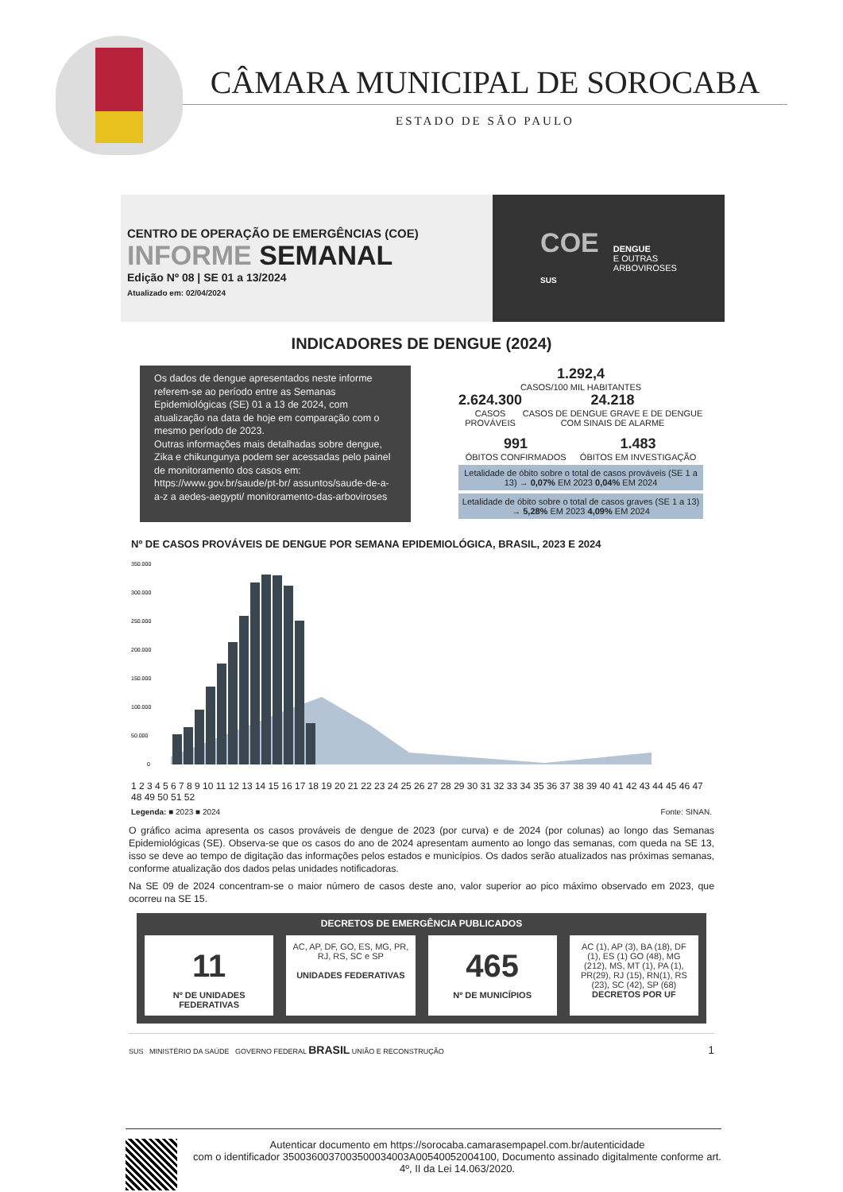CÂMARA MUNICIPAL DE SOROCABA
ESTADO DE SÃO PAULO
CENTRO DE OPERAÇÃO DE EMERGÊNCIAS (COE)
INFORME SEMANAL
Edição Nº 08 | SE 01 a 13/2024
Atualizado em: 02/04/2024
COE
SUS
DENGUE
E OUTRAS
ARBOVIROSES
INDICADORES DE DENGUE (2024)
Os dados de dengue apresentados neste informe referem-se ao período entre as Semanas Epidemiológicas (SE) 01 a 13 de 2024, com atualização na data de hoje em comparação com o mesmo período de 2023.
Outras informações mais detalhadas sobre dengue, Zika e chikungunya podem ser acessadas pelo painel de monitoramento dos casos em: https://www.gov.br/saude/pt-br/ assuntos/saude-de-a-a-z a aedes-aegypti/ monitoramento-das-arboviroses
1.292,4
CASOS/100 MIL HABITANTES
2.624.300
CASOS PROVÁVEIS
24.218
CASOS DE DENGUE GRAVE E DE DENGUE COM SINAIS DE ALARME
991
ÓBITOS CONFIRMADOS
1.483
ÓBITOS EM INVESTIGAÇÃO
Letalidade de óbito sobre o total de casos prováveis (SE 1 a 13) → 0,07% EM 2023 0,04% EM 2024
Letalidade de óbito sobre o total de casos graves (SE 1 a 13) → 5,28% EM 2023 4,09% EM 2024
Nº DE CASOS PROVÁVEIS DE DENGUE POR SEMANA EPIDEMIOLÓGICA, BRASIL, 2023 E 2024
350.000
300.000
250.000
200.000
150.000
100.000
50.000
0
1 2 3 4 5 6 7 8 9 10 11 12 13 14 15 16 17 18 19 20 21 22 23 24 25 26 27 28 29 30 31 32 33 34 35 36 37 38 39 40 41 42 43 44 45 46 47 48 49 50 51 52
Legenda: ■ 2023 ■ 2024 Fonte: SINAN.
O gráfico acima apresenta os casos prováveis de dengue de 2023 (por curva) e de 2024 (por colunas) ao longo das Semanas Epidemiológicas (SE). Observa-se que os casos do ano de 2024 apresentam aumento ao longo das semanas, com queda na SE 13, isso se deve ao tempo de digitação das informações pelos estados e municípios. Os dados serão atualizados nas próximas semanas, conforme atualização dos dados pelas unidades notificadoras.
Na SE 09 de 2024 concentram-se o maior número de casos deste ano, valor superior ao pico máximo observado em 2023, que ocorreu na SE 15.
DECRETOS DE EMERGÊNCIA PUBLICADOS
11
Nº DE UNIDADES FEDERATIVAS
AC, AP, DF, GO, ES, MG, PR, RJ, RS, SC e SP
UNIDADES FEDERATIVAS
465
Nº DE MUNICÍPIOS
AC (1), AP (3), BA (18), DF (1), ES (1) GO (48), MG (212), MS, MT (1), PA (1), PR(29), RJ (15), RN(1), RS (23), SC (42), SP (68)
DECRETOS POR UF
SUS MINISTÉRIO DA SAÚDE GOVERNO FEDERAL BRASIL UNIÃO E RECONSTRUÇÃO 1
Autenticar documento em https://sorocaba.camarasempapel.com.br/autenticidade
com o identificador 3500360037003500034003A00540052004100, Documento assinado digitalmente conforme art. 4º, II da Lei 14.063/2020.